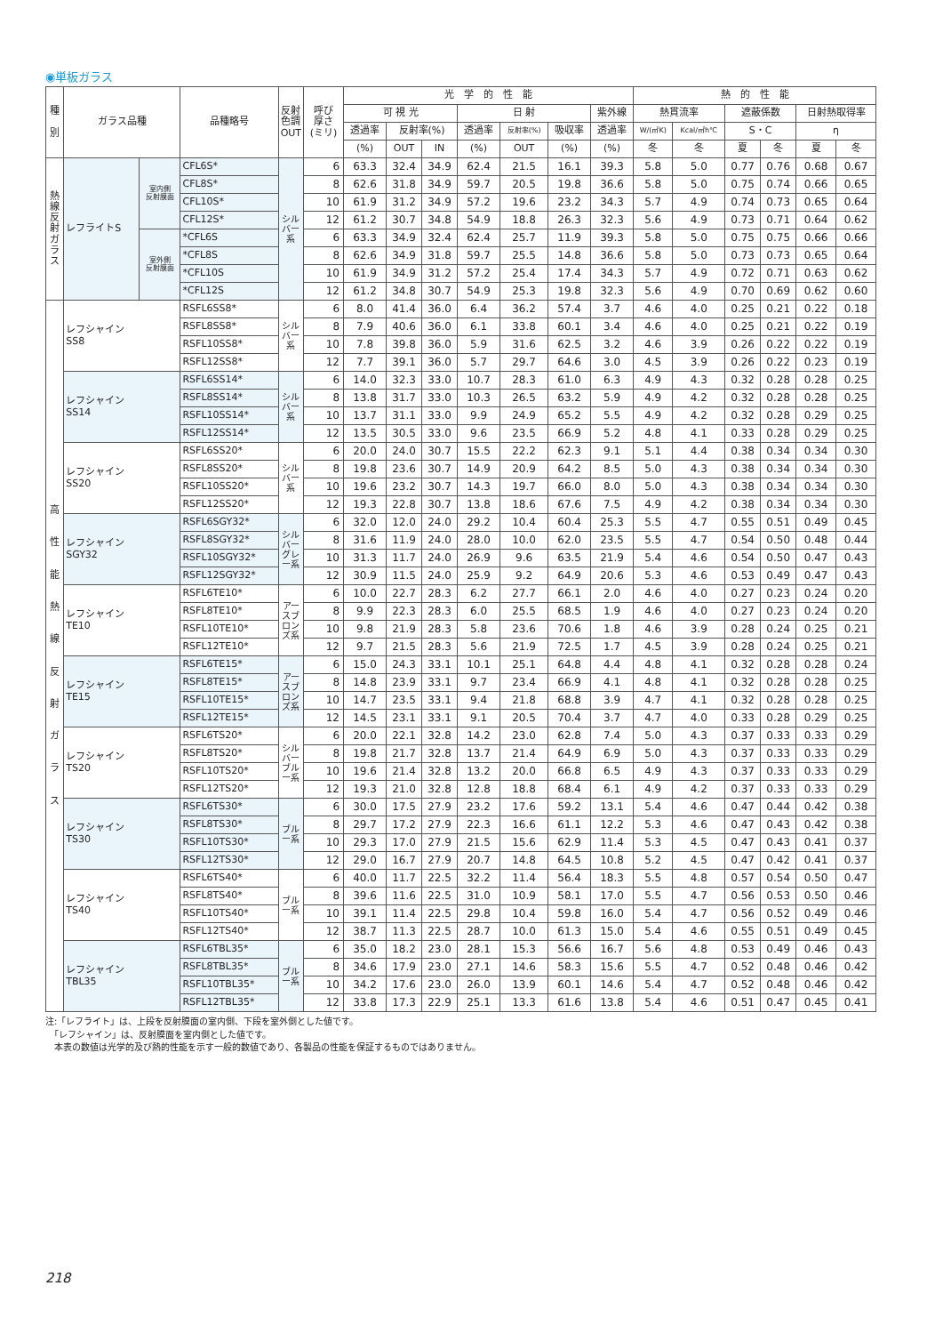◉単板ガラス
| 種 別 | ガラス品種 | | 品種略号 | 反射 色調 OUT | 呼び 厚さ (ミリ) | 光 学 的 性 能 | | | | | | | 熱 的 性 能 | | | | | |
| --- | --- | --- | --- | --- | --- | --- | --- | --- | --- | --- | --- | --- | --- | --- | --- | --- | --- | --- |
| | | | | | | 可 視 光 | | | 日 射 | | | 紫外線 | 熱貫流率 | | 遮蔽係数 | | 日射熱取得率 | |
| | | | | | | 透過率 | 反射率(%) | | 透過率 | 反射率(%) | 吸収率 | 透過率 | W/(㎡K) | Kcal/㎡h℃ | S・C | | η | |
| | | | | | | (%) | OUT | IN | (%) | OUT | (%) | (%) | 冬 | 冬 | 夏 | 冬 | 夏 | 冬 |
| 熱 線 反 射 ガ ラ ス | レフライトS | 室内側 反射膜面 | CFL6S* | シルバー系 | 6 | 63.3 | 32.4 | 34.9 | 62.4 | 21.5 | 16.1 | 39.3 | 5.8 | 5.0 | 0.77 | 0.76 | 0.68 | 0.67 |
| | | | CFL8S* | | 8 | 62.6 | 31.8 | 34.9 | 59.7 | 20.5 | 19.8 | 36.6 | 5.8 | 5.0 | 0.75 | 0.74 | 0.66 | 0.65 |
| | | | CFL10S* | | 10 | 61.9 | 31.2 | 34.9 | 57.2 | 19.6 | 23.2 | 34.3 | 5.7 | 4.9 | 0.74 | 0.73 | 0.65 | 0.64 |
| | | | CFL12S* | | 12 | 61.2 | 30.7 | 34.8 | 54.9 | 18.8 | 26.3 | 32.3 | 5.6 | 4.9 | 0.73 | 0.71 | 0.64 | 0.62 |
| | | 室外側 反射膜面 | *CFL6S | | 6 | 63.3 | 34.9 | 32.4 | 62.4 | 25.7 | 11.9 | 39.3 | 5.8 | 5.0 | 0.75 | 0.75 | 0.66 | 0.66 |
| | | | *CFL8S | | 8 | 62.6 | 34.9 | 31.8 | 59.7 | 25.5 | 14.8 | 36.6 | 5.8 | 5.0 | 0.73 | 0.73 | 0.65 | 0.64 |
| | | | *CFL10S | | 10 | 61.9 | 34.9 | 31.2 | 57.2 | 25.4 | 17.4 | 34.3 | 5.7 | 4.9 | 0.72 | 0.71 | 0.63 | 0.62 |
| | | | *CFL12S | | 12 | 61.2 | 34.8 | 30.7 | 54.9 | 25.3 | 19.8 | 32.3 | 5.6 | 4.9 | 0.70 | 0.69 | 0.62 | 0.60 |
| 高 性 能 熱 線 反 射 ガ ラ ス | レフシャイン SS8 | | RSFL6SS8* | シルバー系 | 6 | 8.0 | 41.4 | 36.0 | 6.4 | 36.2 | 57.4 | 3.7 | 4.6 | 4.0 | 0.25 | 0.21 | 0.22 | 0.18 |
| | | | RSFL8SS8* | | 8 | 7.9 | 40.6 | 36.0 | 6.1 | 33.8 | 60.1 | 3.4 | 4.6 | 4.0 | 0.25 | 0.21 | 0.22 | 0.19 |
| | | | RSFL10SS8* | | 10 | 7.8 | 39.8 | 36.0 | 5.9 | 31.6 | 62.5 | 3.2 | 4.6 | 3.9 | 0.26 | 0.22 | 0.22 | 0.19 |
| | | | RSFL12SS8* | | 12 | 7.7 | 39.1 | 36.0 | 5.7 | 29.7 | 64.6 | 3.0 | 4.5 | 3.9 | 0.26 | 0.22 | 0.23 | 0.19 |
| | レフシャイン SS14 | | RSFL6SS14* | シルバー系 | 6 | 14.0 | 32.3 | 33.0 | 10.7 | 28.3 | 61.0 | 6.3 | 4.9 | 4.3 | 0.32 | 0.28 | 0.28 | 0.25 |
| | | | RSFL8SS14* | | 8 | 13.8 | 31.7 | 33.0 | 10.3 | 26.5 | 63.2 | 5.9 | 4.9 | 4.2 | 0.32 | 0.28 | 0.28 | 0.25 |
| | | | RSFL10SS14* | | 10 | 13.7 | 31.1 | 33.0 | 9.9 | 24.9 | 65.2 | 5.5 | 4.9 | 4.2 | 0.32 | 0.28 | 0.29 | 0.25 |
| | | | RSFL12SS14* | | 12 | 13.5 | 30.5 | 33.0 | 9.6 | 23.5 | 66.9 | 5.2 | 4.8 | 4.1 | 0.33 | 0.28 | 0.29 | 0.25 |
| | レフシャイン SS20 | | RSFL6SS20* | シルバー系 | 6 | 20.0 | 24.0 | 30.7 | 15.5 | 22.2 | 62.3 | 9.1 | 5.1 | 4.4 | 0.38 | 0.34 | 0.34 | 0.30 |
| | | | RSFL8SS20* | | 8 | 19.8 | 23.6 | 30.7 | 14.9 | 20.9 | 64.2 | 8.5 | 5.0 | 4.3 | 0.38 | 0.34 | 0.34 | 0.30 |
| | | | RSFL10SS20* | | 10 | 19.6 | 23.2 | 30.7 | 14.3 | 19.7 | 66.0 | 8.0 | 5.0 | 4.3 | 0.38 | 0.34 | 0.34 | 0.30 |
| | | | RSFL12SS20* | | 12 | 19.3 | 22.8 | 30.7 | 13.8 | 18.6 | 67.6 | 7.5 | 4.9 | 4.2 | 0.38 | 0.34 | 0.34 | 0.30 |
| | レフシャイン SGY32 | | RSFL6SGY32* | シルバーグレー系 | 6 | 32.0 | 12.0 | 24.0 | 29.2 | 10.4 | 60.4 | 25.3 | 5.5 | 4.7 | 0.55 | 0.51 | 0.49 | 0.45 |
| | | | RSFL8SGY32* | | 8 | 31.6 | 11.9 | 24.0 | 28.0 | 10.0 | 62.0 | 23.5 | 5.5 | 4.7 | 0.54 | 0.50 | 0.48 | 0.44 |
| | | | RSFL10SGY32* | | 10 | 31.3 | 11.7 | 24.0 | 26.9 | 9.6 | 63.5 | 21.9 | 5.4 | 4.6 | 0.54 | 0.50 | 0.47 | 0.43 |
| | | | RSFL12SGY32* | | 12 | 30.9 | 11.5 | 24.0 | 25.9 | 9.2 | 64.9 | 20.6 | 5.3 | 4.6 | 0.53 | 0.49 | 0.47 | 0.43 |
| | レフシャイン TE10 | | RSFL6TE10* | アースブロンズ系 | 6 | 10.0 | 22.7 | 28.3 | 6.2 | 27.7 | 66.1 | 2.0 | 4.6 | 4.0 | 0.27 | 0.23 | 0.24 | 0.20 |
| | | | RSFL8TE10* | | 8 | 9.9 | 22.3 | 28.3 | 6.0 | 25.5 | 68.5 | 1.9 | 4.6 | 4.0 | 0.27 | 0.23 | 0.24 | 0.20 |
| | | | RSFL10TE10* | | 10 | 9.8 | 21.9 | 28.3 | 5.8 | 23.6 | 70.6 | 1.8 | 4.6 | 3.9 | 0.28 | 0.24 | 0.25 | 0.21 |
| | | | RSFL12TE10* | | 12 | 9.7 | 21.5 | 28.3 | 5.6 | 21.9 | 72.5 | 1.7 | 4.5 | 3.9 | 0.28 | 0.24 | 0.25 | 0.21 |
| | レフシャイン TE15 | | RSFL6TE15* | アースブロンズ系 | 6 | 15.0 | 24.3 | 33.1 | 10.1 | 25.1 | 64.8 | 4.4 | 4.8 | 4.1 | 0.32 | 0.28 | 0.28 | 0.24 |
| | | | RSFL8TE15* | | 8 | 14.8 | 23.9 | 33.1 | 9.7 | 23.4 | 66.9 | 4.1 | 4.8 | 4.1 | 0.32 | 0.28 | 0.28 | 0.25 |
| | | | RSFL10TE15* | | 10 | 14.7 | 23.5 | 33.1 | 9.4 | 21.8 | 68.8 | 3.9 | 4.7 | 4.1 | 0.32 | 0.28 | 0.28 | 0.25 |
| | | | RSFL12TE15* | | 12 | 14.5 | 23.1 | 33.1 | 9.1 | 20.5 | 70.4 | 3.7 | 4.7 | 4.0 | 0.33 | 0.28 | 0.29 | 0.25 |
| | レフシャイン TS20 | | RSFL6TS20* | シルバーブルー系 | 6 | 20.0 | 22.1 | 32.8 | 14.2 | 23.0 | 62.8 | 7.4 | 5.0 | 4.3 | 0.37 | 0.33 | 0.33 | 0.29 |
| | | | RSFL8TS20* | | 8 | 19.8 | 21.7 | 32.8 | 13.7 | 21.4 | 64.9 | 6.9 | 5.0 | 4.3 | 0.37 | 0.33 | 0.33 | 0.29 |
| | | | RSFL10TS20* | | 10 | 19.6 | 21.4 | 32.8 | 13.2 | 20.0 | 66.8 | 6.5 | 4.9 | 4.3 | 0.37 | 0.33 | 0.33 | 0.29 |
| | | | RSFL12TS20* | | 12 | 19.3 | 21.0 | 32.8 | 12.8 | 18.8 | 68.4 | 6.1 | 4.9 | 4.2 | 0.37 | 0.33 | 0.33 | 0.29 |
| | レフシャイン TS30 | | RSFL6TS30* | ブルー系 | 6 | 30.0 | 17.5 | 27.9 | 23.2 | 17.6 | 59.2 | 13.1 | 5.4 | 4.6 | 0.47 | 0.44 | 0.42 | 0.38 |
| | | | RSFL8TS30* | | 8 | 29.7 | 17.2 | 27.9 | 22.3 | 16.6 | 61.1 | 12.2 | 5.3 | 4.6 | 0.47 | 0.43 | 0.42 | 0.38 |
| | | | RSFL10TS30* | | 10 | 29.3 | 17.0 | 27.9 | 21.5 | 15.6 | 62.9 | 11.4 | 5.3 | 4.5 | 0.47 | 0.43 | 0.41 | 0.37 |
| | | | RSFL12TS30* | | 12 | 29.0 | 16.7 | 27.9 | 20.7 | 14.8 | 64.5 | 10.8 | 5.2 | 4.5 | 0.47 | 0.42 | 0.41 | 0.37 |
| | レフシャイン TS40 | | RSFL6TS40* | ブルー系 | 6 | 40.0 | 11.7 | 22.5 | 32.2 | 11.4 | 56.4 | 18.3 | 5.5 | 4.8 | 0.57 | 0.54 | 0.50 | 0.47 |
| | | | RSFL8TS40* | | 8 | 39.6 | 11.6 | 22.5 | 31.0 | 10.9 | 58.1 | 17.0 | 5.5 | 4.7 | 0.56 | 0.53 | 0.50 | 0.46 |
| | | | RSFL10TS40* | | 10 | 39.1 | 11.4 | 22.5 | 29.8 | 10.4 | 59.8 | 16.0 | 5.4 | 4.7 | 0.56 | 0.52 | 0.49 | 0.46 |
| | | | RSFL12TS40* | | 12 | 38.7 | 11.3 | 22.5 | 28.7 | 10.0 | 61.3 | 15.0 | 5.4 | 4.6 | 0.55 | 0.51 | 0.49 | 0.45 |
| | レフシャイン TBL35 | | RSFL6TBL35* | ブルー系 | 6 | 35.0 | 18.2 | 23.0 | 28.1 | 15.3 | 56.6 | 16.7 | 5.6 | 4.8 | 0.53 | 0.49 | 0.46 | 0.43 |
| | | | RSFL8TBL35* | | 8 | 34.6 | 17.9 | 23.0 | 27.1 | 14.6 | 58.3 | 15.6 | 5.5 | 4.7 | 0.52 | 0.48 | 0.46 | 0.42 |
| | | | RSFL10TBL35* | | 10 | 34.2 | 17.6 | 23.0 | 26.0 | 13.9 | 60.1 | 14.6 | 5.4 | 4.7 | 0.52 | 0.48 | 0.46 | 0.42 |
| | | | RSFL12TBL35* | | 12 | 33.8 | 17.3 | 22.9 | 25.1 | 13.3 | 61.6 | 13.8 | 5.4 | 4.6 | 0.51 | 0.47 | 0.45 | 0.41 |
注:「レフライト」は、上段を反射膜面の室内側、下段を室外側とした値です。
　「レフシャイン」は、反射膜面を室内側とした値です。
　本表の数値は光学的及び熱的性能を示す一般的数値であり、各製品の性能を保証するものではありません。
218